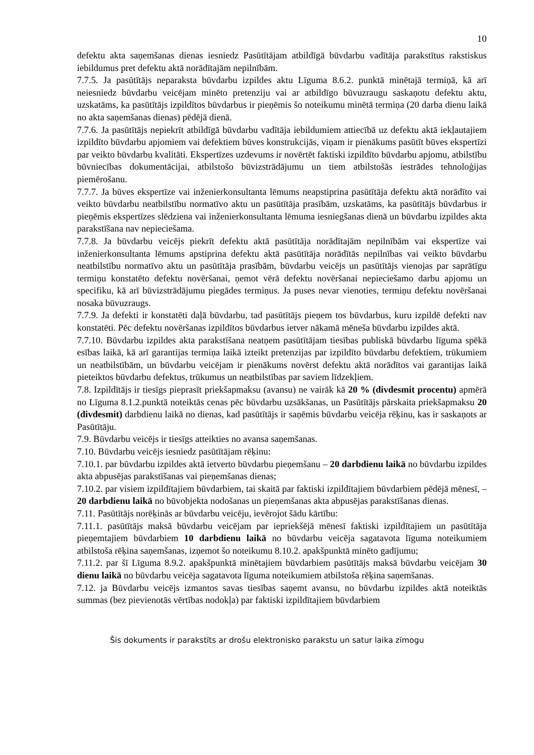10
defektu akta saņemšanas dienas iesniedz Pasūtītājam atbildīgā būvdarbu vadītāja parakstītus rakstiskus iebildumus pret defektu aktā norādītajām nepilnībām.
7.7.5. Ja pasūtītājs neparaksta būvdarbu izpildes aktu Līguma 8.6.2. punktā minētajā termiņā, kā arī neiesniedz būvdarbu veicējam minēto pretenziju vai ar atbildīgo būvuzraugu saskaņotu defektu aktu, uzskatāms, ka pasūtītājs izpildītos būvdarbus ir pieņēmis šo noteikumu minētā termiņa (20 darba dienu laikā no akta saņemšanas dienas) pēdējā dienā.
7.7.6. Ja pasūtītājs nepiekrīt atbildīgā būvdarbu vadītāja iebildumiem attiecībā uz defektu aktā iekļautajiem izpildīto būvdarbu apjomiem vai defektiem būves konstrukcijās, viņam ir pienākums pasūtīt būves ekspertīzi par veikto būvdarbu kvalitāti. Ekspertīzes uzdevums ir novērtēt faktiski izpildīto būvdarbu apjomu, atbilstību būvniecības dokumentācijai, atbilstošo būvizstrādājumu un tiem atbilstošās iestrādes tehnoloģijas piemērošanu.
7.7.7. Ja būves ekspertīze vai inženierkonsultanta lēmums neapstiprina pasūtītāja defektu aktā norādīto vai veikto būvdarbu neatbilstību normatīvo aktu un pasūtītāja prasībām, uzskatāms, ka pasūtītājs būvdarbus ir pieņēmis ekspertīzes slēdziena vai inženierkonsultanta lēmuma iesniegšanas dienā un būvdarbu izpildes akta parakstīšana nav nepieciešama.
7.7.8. Ja būvdarbu veicējs piekrīt defektu aktā pasūtītāja norādītajām nepilnībām vai ekspertīze vai inženierkonsultanta lēmums apstiprina defektu aktā pasūtītāja norādītās nepilnības vai veikto būvdarbu neatbilstību normatīvo aktu un pasūtītāja prasībām, būvdarbu veicējs un pasūtītājs vienojas par saprātīgu termiņu konstatēto defektu novēršanai, ņemot vērā defektu novēršanai nepieciešamo darbu apjomu un specifiku, kā arī būvizstrādājumu piegādes termiņus. Ja puses nevar vienoties, termiņu defektu novēršanai nosaka būvuzraugs.
7.7.9. Ja defekti ir konstatēti daļā būvdarbu, tad pasūtītājs pieņem tos būvdarbus, kuru izpildē defekti nav konstatēti. Pēc defektu novēršanas izpildītos būvdarbus ietver nākamā mēneša būvdarbu izpildes aktā.
7.7.10. Būvdarbu izpildes akta parakstīšana neatņem pasūtītājam tiesības publiskā būvdarbu līguma spēkā esības laikā, kā arī garantijas termiņa laikā izteikt pretenzijas par izpildīto būvdarbu defektiem, trūkumiem un neatbilstībām, un būvdarbu veicējam ir pienākums novērst defektu aktā norādītos vai garantijas laikā pieteiktos būvdarbu defektus, trūkumus un neatbilstības par saviem līdzekļiem.
7.8. Izpildītājs ir tiesīgs pieprasīt priekšapmaksu (avansu) ne vairāk kā 20 % (divdesmit procentu) apmērā no Līguma 8.1.2.punktā noteiktās cenas pēc būvdarbu uzsākšanas, un Pasūtītājs pārskaita priekšapmaksu 20 (divdesmit) darbdienu laikā no dienas, kad pasūtītājs ir saņēmis būvdarbu veicēja rēķinu, kas ir saskaņots ar Pasūtītāju.
7.9. Būvdarbu veicējs ir tiesīgs atteikties no avansa saņemšanas.
7.10. Būvdarbu veicējs iesniedz pasūtītājam rēķinu:
7.10.1. par būvdarbu izpildes aktā ietverto būvdarbu pieņemšanu – 20 darbdienu laikā no būvdarbu izpildes akta abpusējas parakstīšanas vai pieņemšanas dienas;
7.10.2. par visiem izpildītajiem būvdarbiem, tai skaitā par faktiski izpildītajiem būvdarbiem pēdējā mēnesī, – 20 darbdienu laikā no būvobjekta nodošanas un pieņemšanas akta abpusējas parakstīšanas dienas.
7.11. Pasūtītājs norēķinās ar būvdarbu veicēju, ievērojot šādu kārtību:
7.11.1. pasūtītājs maksā būvdarbu veicējam par iepriekšējā mēnesī faktiski izpildītajiem un pasūtītāja pieņemtajiem būvdarbiem 10 darbdienu laikā no būvdarbu veicēja sagatavota līguma noteikumiem atbilstoša rēķina saņemšanas, izņemot šo noteikumu 8.10.2. apakšpunktā minēto gadījumu;
7.11.2. par šī Līguma 8.9.2. apakšpunktā minētajiem būvdarbiem pasūtītājs maksā būvdarbu veicējam 30 dienu laikā no būvdarbu veicēja sagatavota līguma noteikumiem atbilstoša rēķina saņemšanas.
7.12. ja Būvdarbu veicējs izmantos savas tiesības saņemt avansu, no būvdarbu izpildes aktā noteiktās summas (bez pievienotās vērtības nodokļa) par faktiski izpildītajiem būvdarbiem
Šis dokuments ir parakstīts ar drošu elektronisko parakstu un satur laika zīmogu